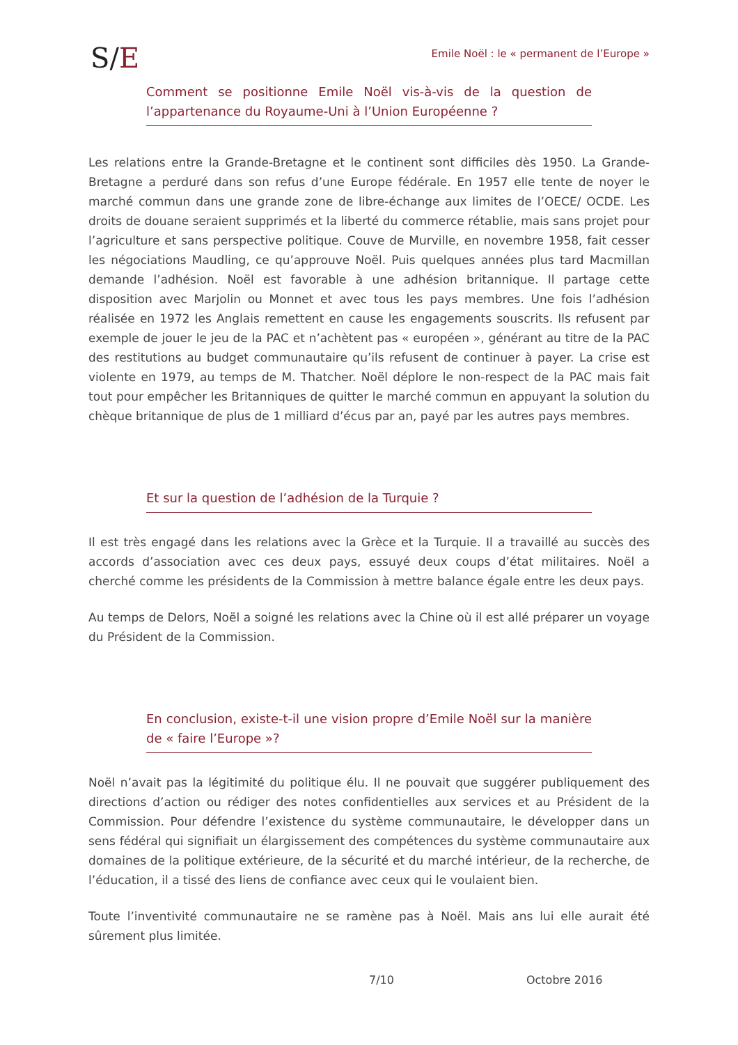S/E
Emile Noël : le « permanent de l’Europe »
Comment se positionne Emile Noël vis-à-vis de la question de l’appartenance du Royaume-Uni à l’Union Européenne ?
Les relations entre la Grande-Bretagne et le continent sont difficiles dès 1950. La Grande-Bretagne a perduré dans son refus d’une Europe fédérale. En 1957 elle tente de noyer le marché commun dans une grande zone de libre-échange aux limites de l’OECE/ OCDE. Les droits de douane seraient supprimés et la liberté du commerce rétablie, mais sans projet pour l’agriculture et sans perspective politique. Couve de Murville, en novembre 1958, fait cesser les négociations Maudling, ce qu’approuve Noël. Puis quelques années plus tard Macmillan demande l’adhésion. Noël est favorable à une adhésion britannique. Il partage cette disposition avec Marjolin ou Monnet et avec tous les pays membres. Une fois l’adhésion réalisée en 1972 les Anglais remettent en cause les engagements souscrits. Ils refusent par exemple de jouer le jeu de la PAC et n’achètent pas « européen », générant au titre de la PAC des restitutions au budget communautaire qu’ils refusent de continuer à payer. La crise est violente en 1979, au temps de M. Thatcher. Noël déplore le non-respect de la PAC mais fait tout pour empêcher les Britanniques de quitter le marché commun en appuyant la solution du chèque britannique de plus de 1 milliard d’écus par an, payé par les autres pays membres.
Et sur la question de l’adhésion de la Turquie ?
Il est très engagé dans les relations avec la Grèce et la Turquie. Il a travaillé au succès des accords d’association avec ces deux pays, essuyé deux coups d’état militaires. Noël a cherché comme les présidents de la Commission à mettre balance égale entre les deux pays.
Au temps de Delors, Noël a soigné les relations avec la Chine où il est allé préparer un voyage du Président de la Commission.
En conclusion, existe-t-il une vision propre d’Emile Noël sur la manière de « faire l’Europe »?
Noël n’avait pas la légitimité du politique élu. Il ne pouvait que suggérer publiquement des directions d’action ou rédiger des notes confidentielles aux services et au Président de la Commission. Pour défendre l’existence du système communautaire, le développer dans un sens fédéral qui signifiait un élargissement des compétences du système communautaire aux domaines de la politique extérieure, de la sécurité et du marché intérieur, de la recherche, de l’éducation, il a tissé des liens de confiance avec ceux qui le voulaient bien.
Toute l’inventivité communautaire ne se ramène pas à Noël. Mais ans lui elle aurait été sûrement plus limitée.
7/10 Octobre 2016